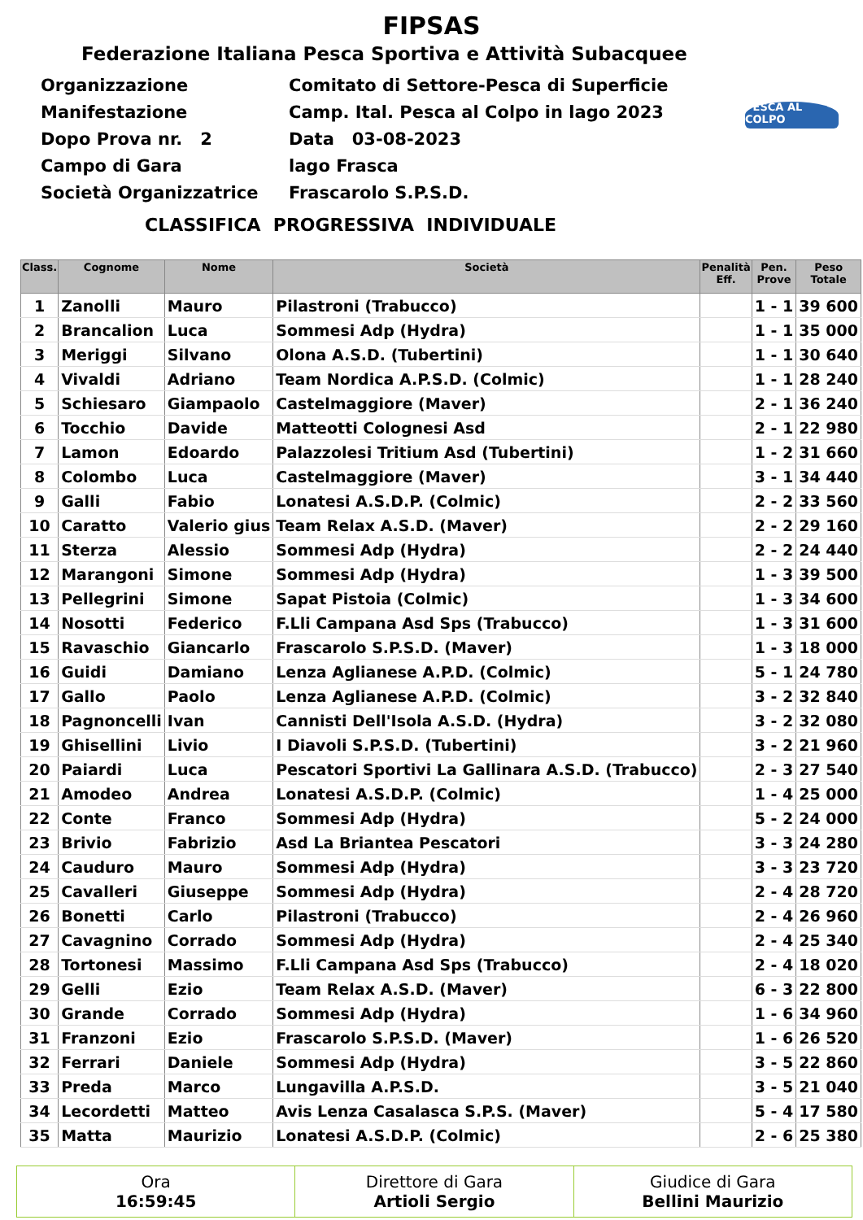FIPSAS
Federazione Italiana Pesca Sportiva e Attività Subacquee
Organizzazione Comitato di Settore-Pesca di Superficie
Manifestazione Camp. Ital. Pesca al Colpo in lago 2023
Dopo Prova nr. 2 Data 03-08-2023
Campo di Gara lago Frasca
Società Organizzatrice Frascarolo S.P.S.D.
PESCA AL COLPO
CLASSIFICA PROGRESSIVA INDIVIDUALE
| Class. | Cognome | Nome | Società | Penalità Eff. | Pen. Prove | Peso Totale |
| --- | --- | --- | --- | --- | --- | --- |
| 1 | Zanolli | Mauro | Pilastroni (Trabucco) | | 1 - 1 | 39 600 |
| 2 | Brancalion | Luca | Sommesi Adp (Hydra) | | 1 - 1 | 35 000 |
| 3 | Meriggi | Silvano | Olona A.S.D. (Tubertini) | | 1 - 1 | 30 640 |
| 4 | Vivaldi | Adriano | Team Nordica A.P.S.D. (Colmic) | | 1 - 1 | 28 240 |
| 5 | Schiesaro | Giampaolo | Castelmaggiore (Maver) | | 2 - 1 | 36 240 |
| 6 | Tocchio | Davide | Matteotti Colognesi Asd | | 2 - 1 | 22 980 |
| 7 | Lamon | Edoardo | Palazzolesi Tritium Asd (Tubertini) | | 1 - 2 | 31 660 |
| 8 | Colombo | Luca | Castelmaggiore (Maver) | | 3 - 1 | 34 440 |
| 9 | Galli | Fabio | Lonatesi A.S.D.P. (Colmic) | | 2 - 2 | 33 560 |
| 10 | Caratto | Valerio gius | Team Relax A.S.D. (Maver) | | 2 - 2 | 29 160 |
| 11 | Sterza | Alessio | Sommesi Adp (Hydra) | | 2 - 2 | 24 440 |
| 12 | Marangoni | Simone | Sommesi Adp (Hydra) | | 1 - 3 | 39 500 |
| 13 | Pellegrini | Simone | Sapat Pistoia (Colmic) | | 1 - 3 | 34 600 |
| 14 | Nosotti | Federico | F.Lli Campana Asd Sps (Trabucco) | | 1 - 3 | 31 600 |
| 15 | Ravaschio | Giancarlo | Frascarolo S.P.S.D. (Maver) | | 1 - 3 | 18 000 |
| 16 | Guidi | Damiano | Lenza Aglianese A.P.D. (Colmic) | | 5 - 1 | 24 780 |
| 17 | Gallo | Paolo | Lenza Aglianese A.P.D. (Colmic) | | 3 - 2 | 32 840 |
| 18 | Pagnoncelli | Ivan | Cannisti Dell'Isola A.S.D. (Hydra) | | 3 - 2 | 32 080 |
| 19 | Ghisellini | Livio | I Diavoli S.P.S.D. (Tubertini) | | 3 - 2 | 21 960 |
| 20 | Paiardi | Luca | Pescatori Sportivi La Gallinara A.S.D. (Trabucco) | | 2 - 3 | 27 540 |
| 21 | Amodeo | Andrea | Lonatesi A.S.D.P. (Colmic) | | 1 - 4 | 25 000 |
| 22 | Conte | Franco | Sommesi Adp (Hydra) | | 5 - 2 | 24 000 |
| 23 | Brivio | Fabrizio | Asd La Briantea Pescatori | | 3 - 3 | 24 280 |
| 24 | Cauduro | Mauro | Sommesi Adp (Hydra) | | 3 - 3 | 23 720 |
| 25 | Cavalleri | Giuseppe | Sommesi Adp (Hydra) | | 2 - 4 | 28 720 |
| 26 | Bonetti | Carlo | Pilastroni (Trabucco) | | 2 - 4 | 26 960 |
| 27 | Cavagnino | Corrado | Sommesi Adp (Hydra) | | 2 - 4 | 25 340 |
| 28 | Tortonesi | Massimo | F.Lli Campana Asd Sps (Trabucco) | | 2 - 4 | 18 020 |
| 29 | Gelli | Ezio | Team Relax A.S.D. (Maver) | | 6 - 3 | 22 800 |
| 30 | Grande | Corrado | Sommesi Adp (Hydra) | | 1 - 6 | 34 960 |
| 31 | Franzoni | Ezio | Frascarolo S.P.S.D. (Maver) | | 1 - 6 | 26 520 |
| 32 | Ferrari | Daniele | Sommesi Adp (Hydra) | | 3 - 5 | 22 860 |
| 33 | Preda | Marco | Lungavilla A.P.S.D. | | 3 - 5 | 21 040 |
| 34 | Lecordetti | Matteo | Avis Lenza Casalasca S.P.S. (Maver) | | 5 - 4 | 17 580 |
| 35 | Matta | Maurizio | Lonatesi A.S.D.P. (Colmic) | | 2 - 6 | 25 380 |
| Ora 16:59:45 | Direttore di Gara Artioli Sergio | Giudice di Gara Bellini Maurizio |